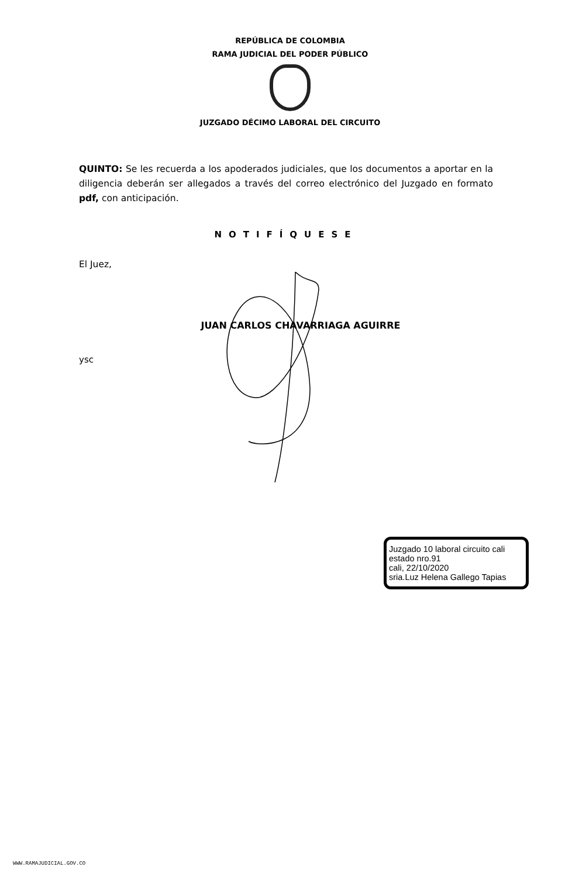REPÚBLICA DE COLOMBIA
RAMA JUDICIAL DEL PODER PÚBLICO
JUZGADO DÉCIMO LABORAL DEL CIRCUITO
QUINTO: Se les recuerda a los apoderados judiciales, que los documentos a aportar en la diligencia deberán ser allegados a través del correo electrónico del Juzgado en formato pdf, con anticipación.
NOTIFÍQUESE
El Juez,
JUAN CARLOS CHAVARRIAGA AGUIRRE
ysc
Juzgado 10 laboral circuito cali
estado nro.91
cali, 22/10/2020
sria.Luz Helena Gallego Tapias
WWW.RAMAJUDICIAL.GOV.CO